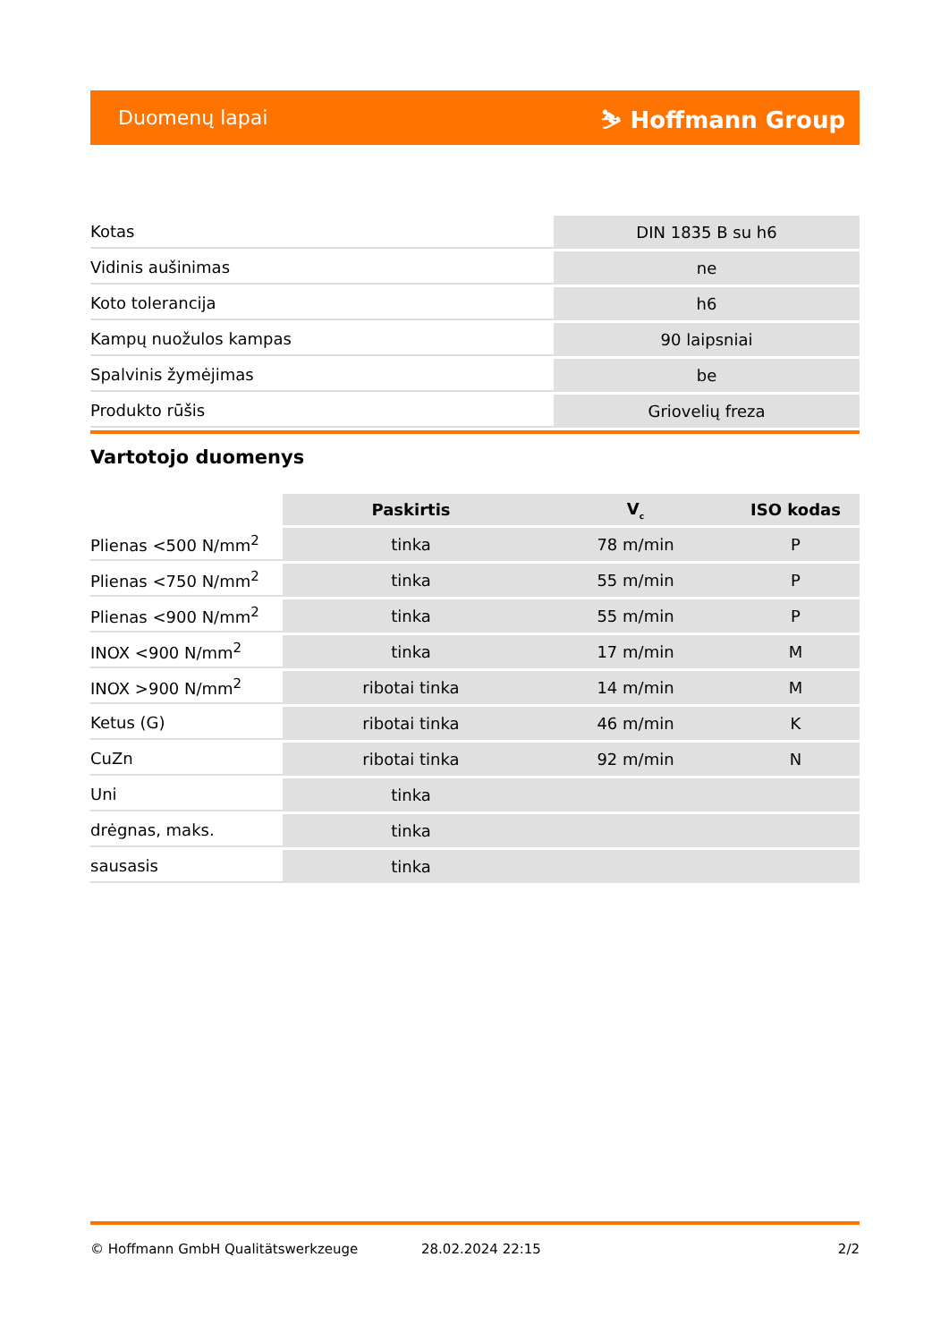Duomenų lapai ⛷ Hoffmann Group
| Kotas | DIN 1835 B su h6 |
| Vidinis aušinimas | ne |
| Koto tolerancija | h6 |
| Kampų nuožulos kampas | 90 laipsniai |
| Spalvinis žymėjimas | be |
| Produkto rūšis | Griovelių freza |
Vartotojo duomenys
| | Paskirtis | V<sub>c</sub> | ISO kodas |
| --- | --- | --- | --- |
| Plienas <500 N/mm<sup>2</sup> | tinka | 78 m/min | P |
| Plienas <750 N/mm<sup>2</sup> | tinka | 55 m/min | P |
| Plienas <900 N/mm<sup>2</sup> | tinka | 55 m/min | P |
| INOX <900 N/mm<sup>2</sup> | tinka | 17 m/min | M |
| INOX >900 N/mm<sup>2</sup> | ribotai tinka | 14 m/min | M |
| Ketus (G) | ribotai tinka | 46 m/min | K |
| CuZn | ribotai tinka | 92 m/min | N |
| Uni | tinka | | |
| drėgnas, maks. | tinka | | |
| sausasis | tinka | | |
© Hoffmann GmbH Qualitätswerkzeuge 28.02.2024 22:15 2/2